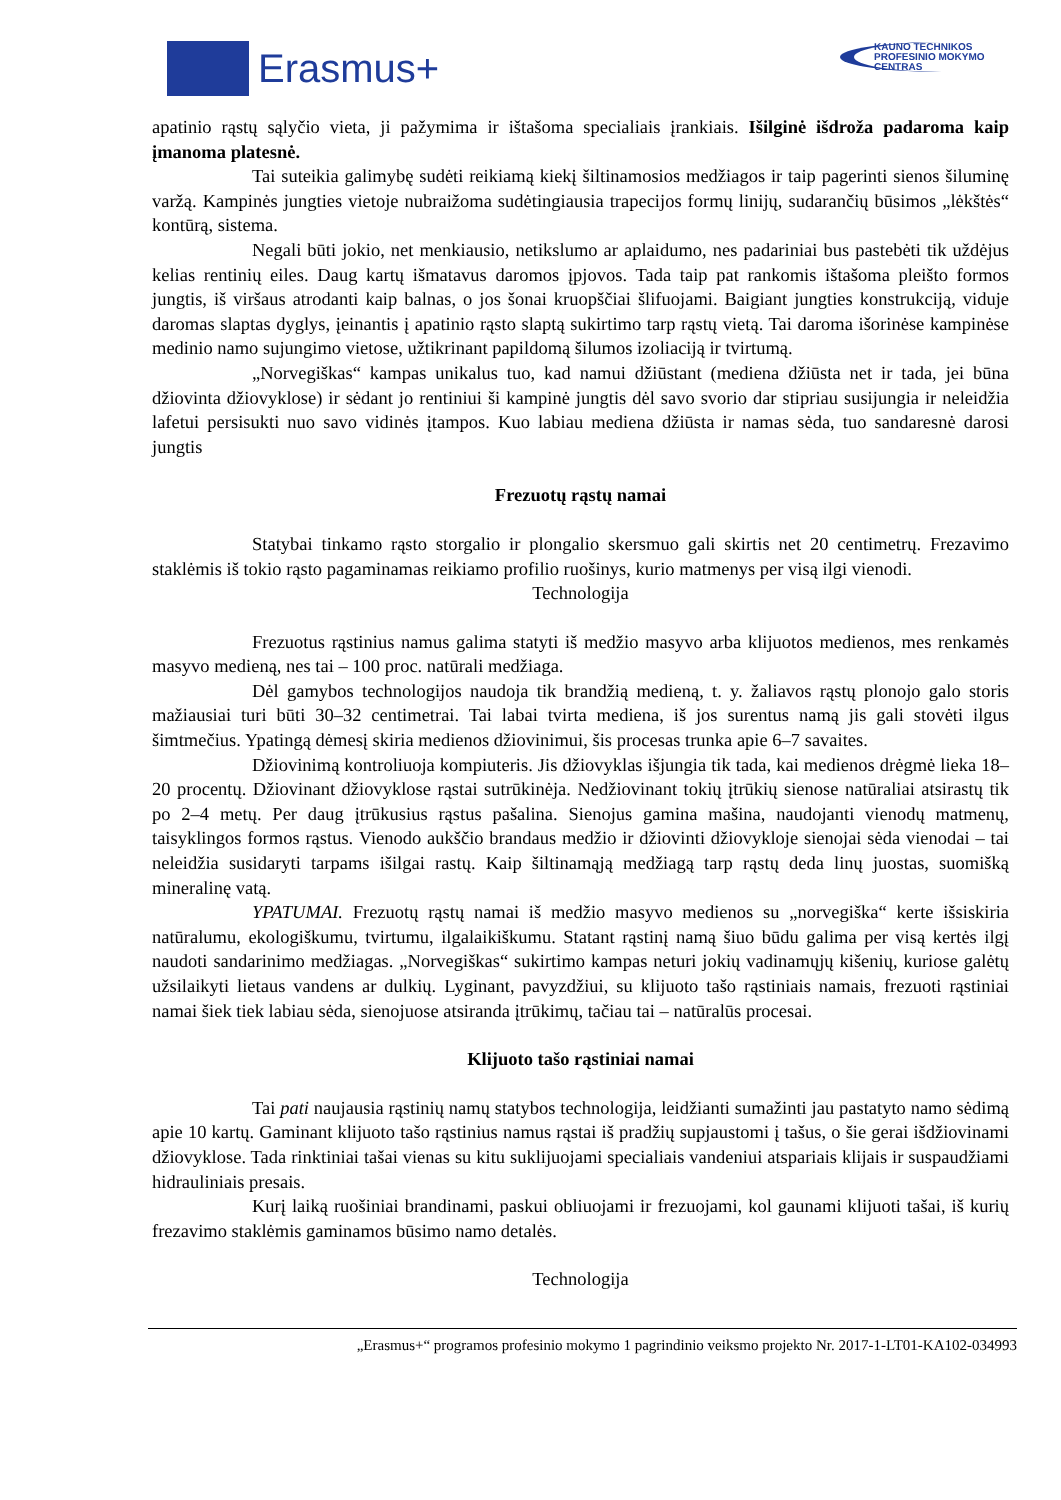Erasmus+
KAUNO TECHNIKOS
PROFESINIO MOKYMO
CENTRAS
apatinio rąstų sąlyčio vieta, ji pažymima ir ištašoma specialiais įrankiais. Išilginė išdroža padaroma kaip įmanoma platesnė.
Tai suteikia galimybę sudėti reikiamą kiekį šiltinamosios medžiagos ir taip pagerinti sienos šiluminę varžą. Kampinės jungties vietoje nubraižoma sudėtingiausia trapecijos formų linijų, sudarančių būsimos „lėkštės“ kontūrą, sistema.
Negali būti jokio, net menkiausio, netikslumo ar aplaidumo, nes padariniai bus pastebėti tik uždėjus kelias rentinių eiles. Daug kartų išmatavus daromos įpjovos. Tada taip pat rankomis ištašoma pleišto formos jungtis, iš viršaus atrodanti kaip balnas, o jos šonai kruopščiai šlifuojami. Baigiant jungties konstrukciją, viduje daromas slaptas dyglys, įeinantis į apatinio rąsto slaptą sukirtimo tarp rąstų vietą. Tai daroma išorinėse kampinėse medinio namo sujungimo vietose, užtikrinant papildomą šilumos izoliaciją ir tvirtumą.
„Norvegiškas“ kampas unikalus tuo, kad namui džiūstant (mediena džiūsta net ir tada, jei būna džiovinta džiovyklose) ir sėdant jo rentiniui ši kampinė jungtis dėl savo svorio dar stipriau susijungia ir neleidžia lafetui persisukti nuo savo vidinės įtampos. Kuo labiau mediena džiūsta ir namas sėda, tuo sandaresnė darosi jungtis
Frezuotų rąstų namai
Statybai tinkamo rąsto storgalio ir plongalio skersmuo gali skirtis net 20 centimetrų. Frezavimo staklėmis iš tokio rąsto pagaminamas reikiamo profilio ruošinys, kurio matmenys per visą ilgi vienodi.
Technologija
Frezuotus rąstinius namus galima statyti iš medžio masyvo arba klijuotos medienos, mes renkamės masyvo medieną, nes tai – 100 proc. natūrali medžiaga.
Dėl gamybos technologijos naudoja tik brandžią medieną, t. y. žaliavos rąstų plonojo galo storis mažiausiai turi būti 30–32 centimetrai. Tai labai tvirta mediena, iš jos surentus namą jis gali stovėti ilgus šimtmečius. Ypatingą dėmesį skiria medienos džiovinimui, šis procesas trunka apie 6–7 savaites.
Džiovinimą kontroliuoja kompiuteris. Jis džiovyklas išjungia tik tada, kai medienos drėgmė lieka 18–20 procentų. Džiovinant džiovyklose rąstai sutrūkinėja. Nedžiovinant tokių įtrūkių sienose natūraliai atsirastų tik po 2–4 metų. Per daug įtrūkusius rąstus pašalina. Sienojus gamina mašina, naudojanti vienodų matmenų, taisyklingos formos rąstus. Vienodo aukščio brandaus medžio ir džiovinti džiovykloje sienojai sėda vienodai – tai neleidžia susidaryti tarpams išilgai rastų. Kaip šiltinamąją medžiagą tarp rąstų deda linų juostas, suomišką mineralinę vatą.
YPATUMAI. Frezuotų rąstų namai iš medžio masyvo medienos su „norvegiška“ kerte išsiskiria natūralumu, ekologiškumu, tvirtumu, ilgalaikiškumu. Statant rąstinį namą šiuo būdu galima per visą kertės ilgį naudoti sandarinimo medžiagas. „Norvegiškas“ sukirtimo kampas neturi jokių vadinamųjų kišenių, kuriose galėtų užsilaikyti lietaus vandens ar dulkių. Lyginant, pavyzdžiui, su klijuoto tašo rąstiniais namais, frezuoti rąstiniai namai šiek tiek labiau sėda, sienojuose atsiranda įtrūkimų, tačiau tai – natūralūs procesai.
Klijuoto tašo rąstiniai namai
Tai pati naujausia rąstinių namų statybos technologija, leidžianti sumažinti jau pastatyto namo sėdimą apie 10 kartų. Gaminant klijuoto tašo rąstinius namus rąstai iš pradžių supjaustomi į tašus, o šie gerai išdžiovinami džiovyklose. Tada rinktiniai tašai vienas su kitu suklijuojami specialiais vandeniui atspariais klijais ir suspaudžiami hidrauliniais presais.
Kurį laiką ruošiniai brandinami, paskui obliuojami ir frezuojami, kol gaunami klijuoti tašai, iš kurių frezavimo staklėmis gaminamos būsimo namo detalės.
Technologija
„Erasmus+“ programos profesinio mokymo 1 pagrindinio veiksmo projekto Nr. 2017-1-LT01-KA102-034993